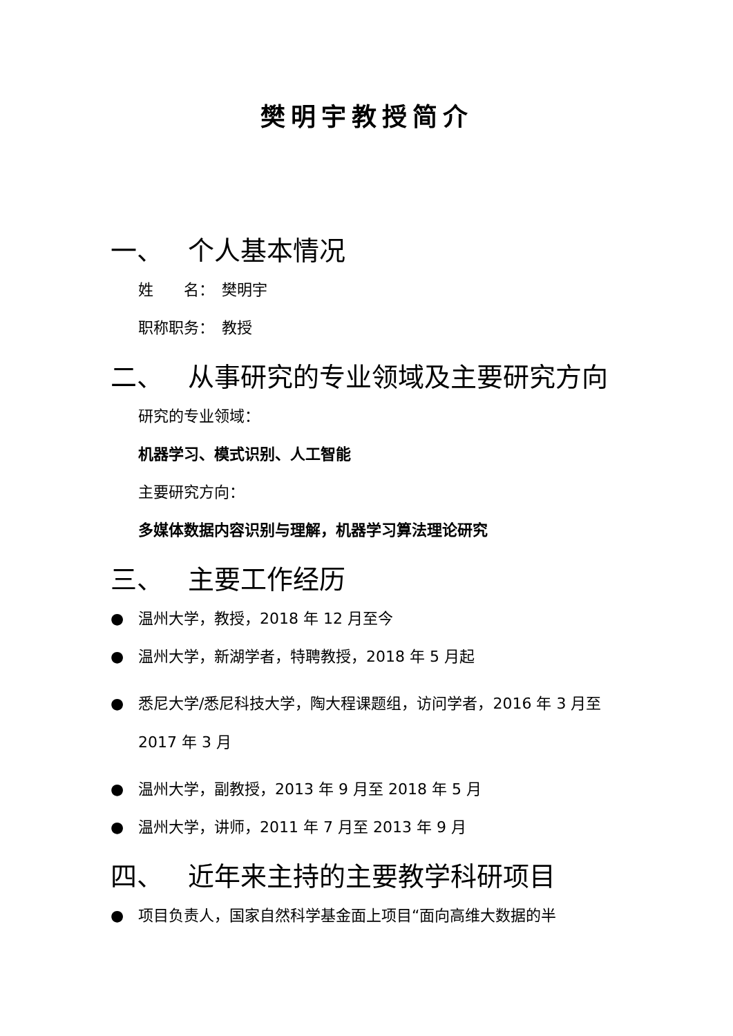樊明宇教授简介
一、 个人基本情况
姓　　名：　樊明宇
职称职务：　教授
二、 从事研究的专业领域及主要研究方向
研究的专业领域：
机器学习、模式识别、人工智能
主要研究方向：
多媒体数据内容识别与理解，机器学习算法理论研究
三、 主要工作经历
● 温州大学，教授，2018 年 12 月至今
● 温州大学，新湖学者，特聘教授，2018 年 5 月起
● 悉尼大学/悉尼科技大学，陶大程课题组，访问学者，2016 年 3 月至 2017 年 3 月
● 温州大学，副教授，2013 年 9 月至 2018 年 5 月
● 温州大学，讲师，2011 年 7 月至 2013 年 9 月
四、 近年来主持的主要教学科研项目
● 项目负责人，国家自然科学基金面上项目“面向高维大数据的半